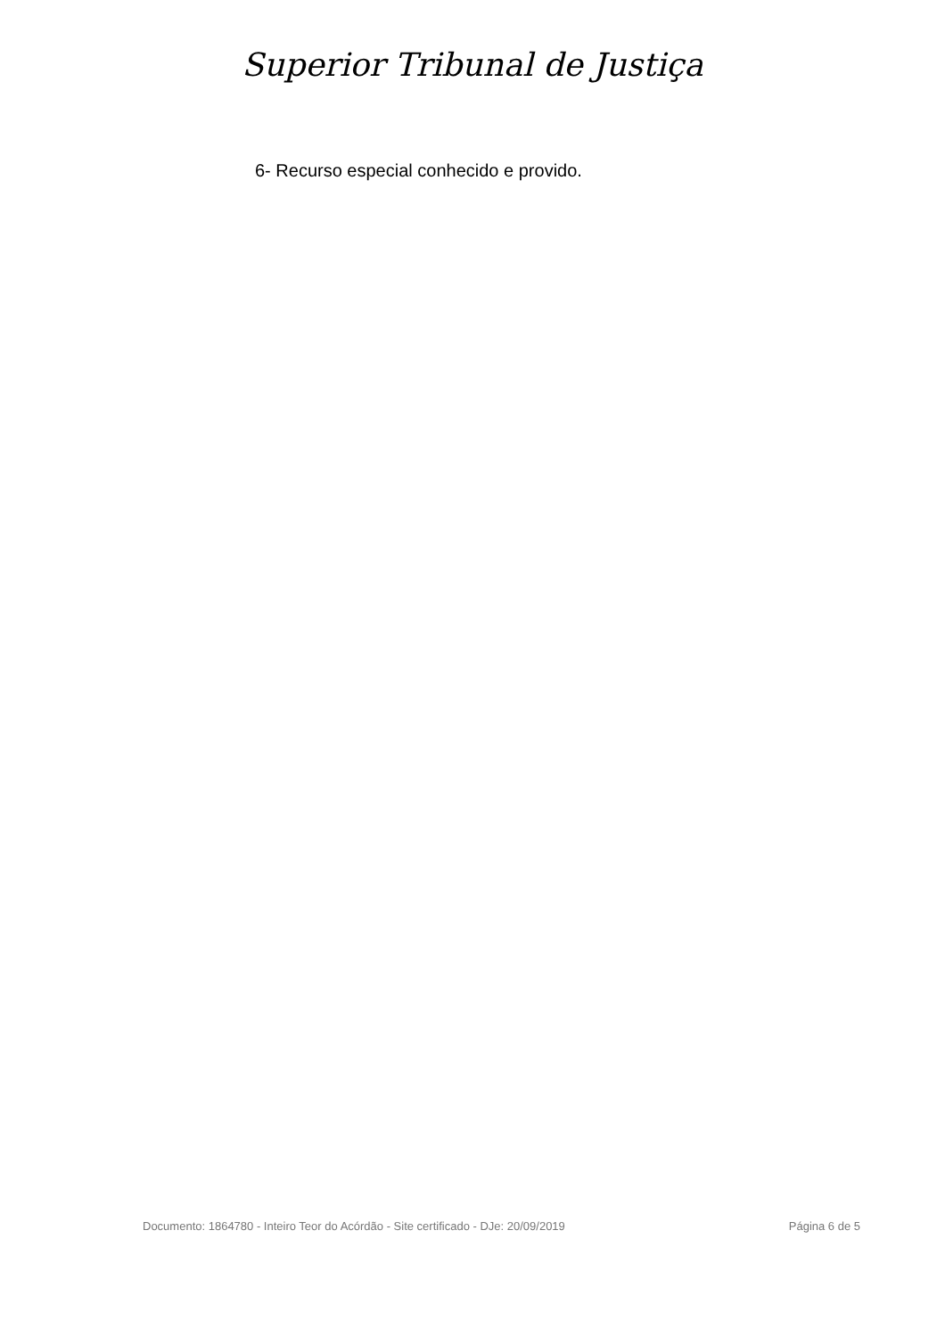Superior Tribunal de Justiça
6- Recurso especial conhecido e provido.
Documento: 1864780 - Inteiro Teor do Acórdão - Site certificado - DJe: 20/09/2019 Página 6 de 5